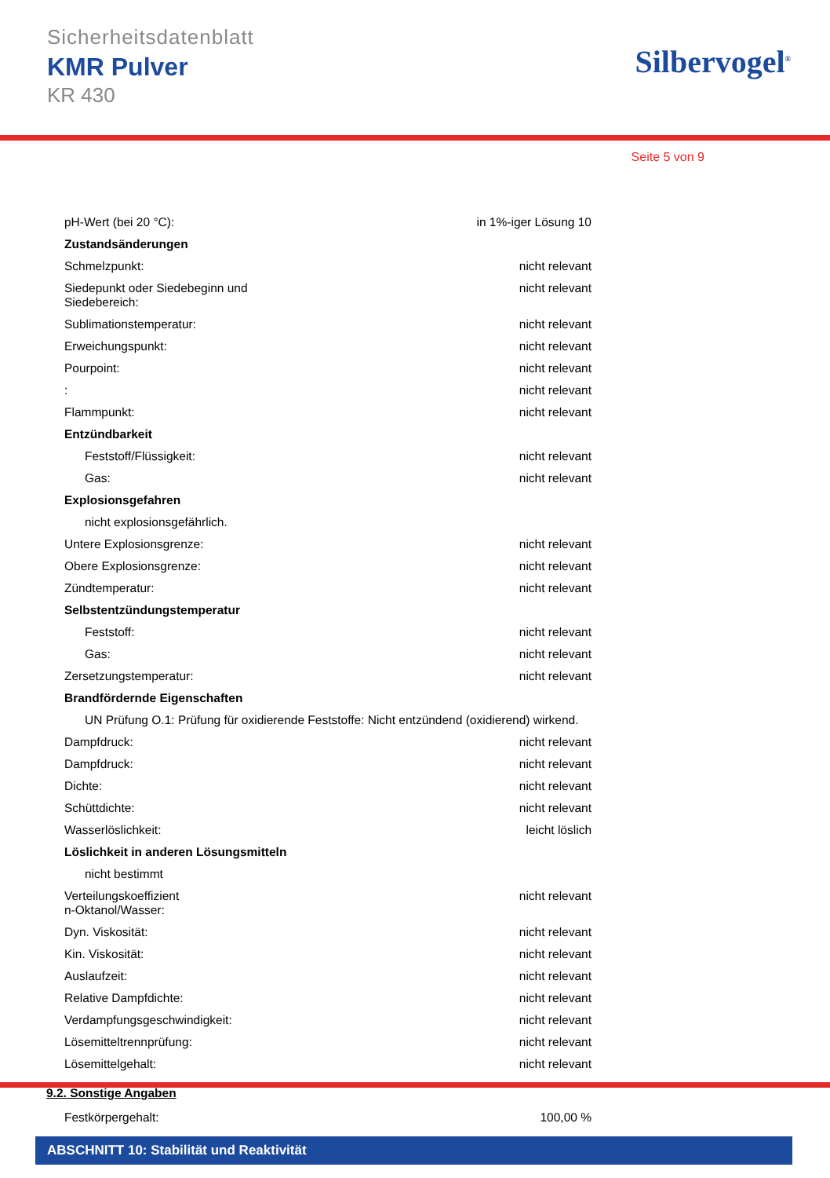Sicherheitsdatenblatt
KMR Pulver
KR 430
Silbervogel<sup>®</sup>
Seite 5 von 9
| pH-Wert (bei 20 °C): | in 1%-iger Lösung 10 |
| Zustandsänderungen | |
| Schmelzpunkt: | nicht relevant |
| Siedepunkt oder Siedebeginn und Siedebereich: | nicht relevant |
| Sublimationstemperatur: | nicht relevant |
| Erweichungspunkt: | nicht relevant |
| Pourpoint: | nicht relevant |
| : | nicht relevant |
| Flammpunkt: | nicht relevant |
| Entzündbarkeit | |
| Feststoff/Flüssigkeit: | nicht relevant |
| Gas: | nicht relevant |
| Explosionsgefahren | |
| nicht explosionsgefährlich. | |
| Untere Explosionsgrenze: | nicht relevant |
| Obere Explosionsgrenze: | nicht relevant |
| Zündtemperatur: | nicht relevant |
| Selbstentzündungstemperatur | |
| Feststoff: | nicht relevant |
| Gas: | nicht relevant |
| Zersetzungstemperatur: | nicht relevant |
| Brandfördernde Eigenschaften | |
| UN Prüfung O.1: Prüfung für oxidierende Feststoffe: Nicht entzündend (oxidierend) wirkend. | |
| Dampfdruck: | nicht relevant |
| Dampfdruck: | nicht relevant |
| Dichte: | nicht relevant |
| Schüttdichte: | nicht relevant |
| Wasserlöslichkeit: | leicht löslich |
| Löslichkeit in anderen Lösungsmitteln | |
| nicht bestimmt | |
| Verteilungskoeffizient n-Oktanol/Wasser: | nicht relevant |
| Dyn. Viskosität: | nicht relevant |
| Kin. Viskosität: | nicht relevant |
| Auslaufzeit: | nicht relevant |
| Relative Dampfdichte: | nicht relevant |
| Verdampfungsgeschwindigkeit: | nicht relevant |
| Lösemitteltrennprüfung: | nicht relevant |
| Lösemittelgehalt: | nicht relevant |
9.2. Sonstige Angaben
| Festkörpergehalt: | 100,00 % |
ABSCHNITT 10: Stabilität und Reaktivität